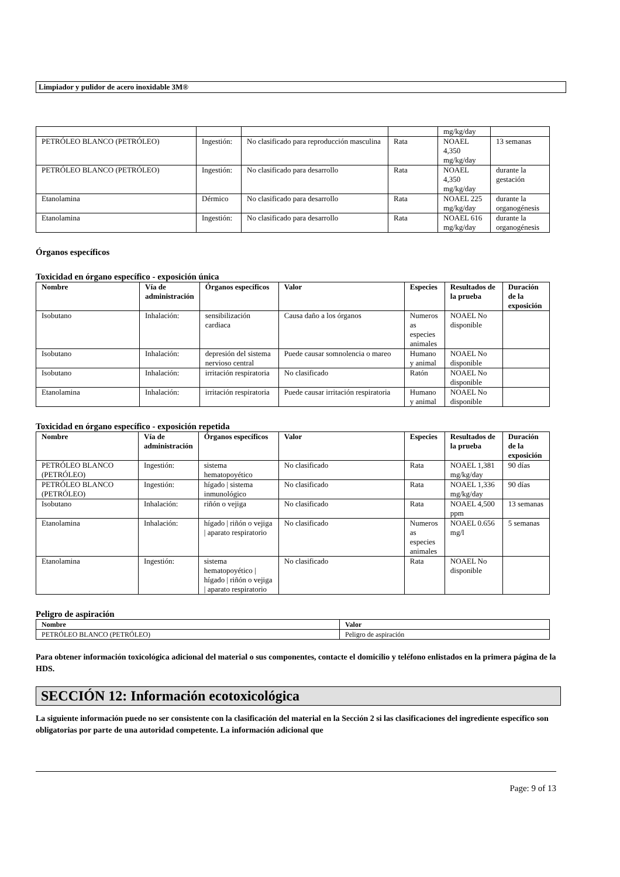Limpiador y pulidor de acero inoxidable 3M®
| | | | | mg/kg/day | |
| PETRÓLEO BLANCO (PETRÓLEO) | Ingestión: | No clasificado para reproducción masculina | Rata | NOAEL 4,350 mg/kg/day | 13 semanas |
| PETRÓLEO BLANCO (PETRÓLEO) | Ingestión: | No clasificado para desarrollo | Rata | NOAEL 4,350 mg/kg/day | durante la gestación |
| Etanolamina | Dérmico | No clasificado para desarrollo | Rata | NOAEL 225 mg/kg/day | durante la organogénesis |
| Etanolamina | Ingestión: | No clasificado para desarrollo | Rata | NOAEL 616 mg/kg/day | durante la organogénesis |
Órganos específicos
Toxicidad en órgano específico - exposición única
| Nombre | Vía de administración | Órganos específicos | Valor | Especies | Resultados de la prueba | Duración de la exposición |
| --- | --- | --- | --- | --- | --- | --- |
| Isobutano | Inhalación: | sensibilización cardiaca | Causa daño a los órganos | Numeros as especies animales | NOAEL No disponible | |
| Isobutano | Inhalación: | depresión del sistema nervioso central | Puede causar somnolencia o mareo | Humano y animal | NOAEL No disponible | |
| Isobutano | Inhalación: | irritación respiratoria | No clasificado | Ratón | NOAEL No disponible | |
| Etanolamina | Inhalación: | irritación respiratoria | Puede causar irritación respiratoria | Humano y animal | NOAEL No disponible | |
Toxicidad en órgano específico - exposición repetida
| Nombre | Vía de administración | Órganos específicos | Valor | Especies | Resultados de la prueba | Duración de la exposición |
| --- | --- | --- | --- | --- | --- | --- |
| PETRÓLEO BLANCO (PETRÓLEO) | Ingestión: | sistema hematopoyético | No clasificado | Rata | NOAEL 1,381 mg/kg/day | 90 días |
| PETRÓLEO BLANCO (PETRÓLEO) | Ingestión: | hígado / sistema inmunológico | No clasificado | Rata | NOAEL 1,336 mg/kg/day | 90 días |
| Isobutano | Inhalación: | riñón o vejiga | No clasificado | Rata | NOAEL 4,500 ppm | 13 semanas |
| Etanolamina | Inhalación: | hígado / riñón o vejiga / aparato respiratorio | No clasificado | Numeros as especies animales | NOAEL 0.656 mg/l | 5 semanas |
| Etanolamina | Ingestión: | sistema hematopoyético / hígado / riñón o vejiga / aparato respiratorio | No clasificado | Rata | NOAEL No disponible | |
Peligro de aspiración
| Nombre | Valor |
| --- | --- |
| PETRÓLEO BLANCO (PETRÓLEO) | Peligro de aspiración |
Para obtener información toxicológica adicional del material o sus componentes, contacte el domicilio y teléfono enlistados en la primera página de la HDS.
SECCIÓN 12: Información ecotoxicológica
La siguiente información puede no ser consistente con la clasificación del material en la Sección 2 si las clasificaciones del ingrediente específico son obligatorias por parte de una autoridad competente. La información adicional que
Page: 9 of 13